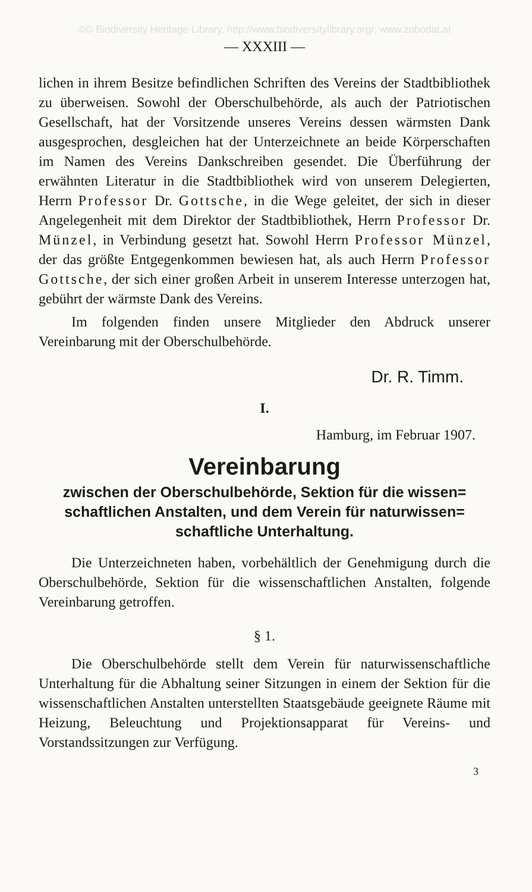©© Biodiversity Heritage Library, http://www.biodiversitylibrary.org/; www.zobodat.at
— XXXIII —
lichen in ihrem Besitze befindlichen Schriften des Vereins der Stadtbibliothek zu überweisen. Sowohl der Oberschulbehörde, als auch der Patriotischen Gesellschaft, hat der Vorsitzende unseres Vereins dessen wärmsten Dank ausgesprochen, desgleichen hat der Unterzeichnete an beide Körperschaften im Namen des Vereins Dankschreiben gesendet. Die Überführung der erwähnten Literatur in die Stadtbibliothek wird von unserem Delegierten, Herrn Professor Dr. Gottsche, in die Wege geleitet, der sich in dieser Angelegenheit mit dem Direktor der Stadtbibliothek, Herrn Professor Dr. Münzel, in Verbindung gesetzt hat. Sowohl Herrn Professor Münzel, der das größte Entgegenkommen bewiesen hat, als auch Herrn Professor Gottsche, der sich einer großen Arbeit in unserem Interesse unterzogen hat, gebührt der wärmste Dank des Vereins.
Im folgenden finden unsere Mitglieder den Abdruck unserer Vereinbarung mit der Oberschulbehörde.
Dr. R. Timm.
I.
Hamburg, im Februar 1907.
Vereinbarung
zwischen der Oberschulbehörde, Sektion für die wissen= schaftlichen Anstalten, und dem Verein für naturwissen= schaftliche Unterhaltung.
Die Unterzeichneten haben, vorbehältlich der Genehmigung durch die Oberschulbehörde, Sektion für die wissenschaftlichen Anstalten, folgende Vereinbarung getroffen.
§ 1.
Die Oberschulbehörde stellt dem Verein für naturwissenschaftliche Unterhaltung für die Abhaltung seiner Sitzungen in einem der Sektion für die wissenschaftlichen Anstalten unterstellten Staatsgebäude geeignete Räume mit Heizung, Beleuchtung und Projektionsapparat für Vereins- und Vorstandssitzungen zur Verfügung.
3